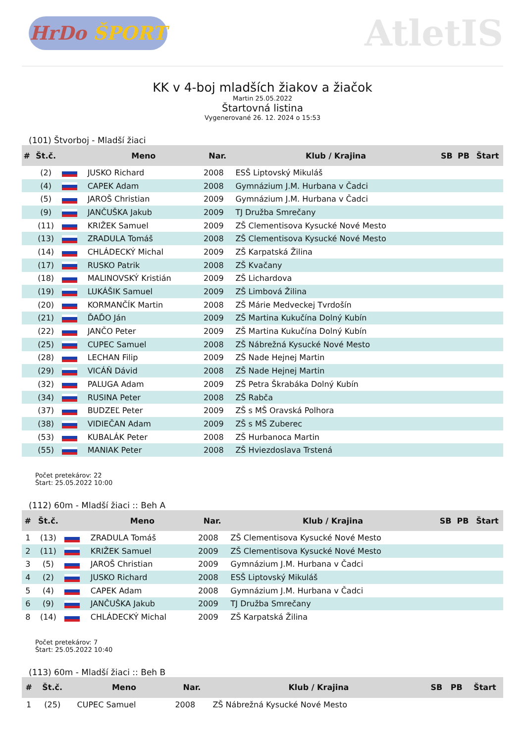HrDo ŠPORT
AtletIS
KK v 4-boj mladších žiakov a žiačok
Martin 25.05.2022
Štartovná listina
Vygenerované 26. 12. 2024 o 15:53
(101) Štvorboj - Mladší žiaci
| # | Št.č. | | Meno | Nar. | Klub / Krajina | SB | PB | Štart |
| --- | --- | --- | --- | --- | --- | --- | --- | --- |
| | (2) | | JUSKO Richard | 2008 | ESŠ Liptovský Mikuláš | | | |
| | (4) | | CAPEK Adam | 2008 | Gymnázium J.M. Hurbana v Čadci | | | |
| | (5) | | JAROŠ Christian | 2009 | Gymnázium J.M. Hurbana v Čadci | | | |
| | (9) | | JANČUŠKA Jakub | 2009 | TJ Družba Smrečany | | | |
| | (11) | | KRIŽEK Samuel | 2009 | ZŠ Clementisova Kysucké Nové Mesto | | | |
| | (13) | | ZRADULA Tomáš | 2008 | ZŠ Clementisova Kysucké Nové Mesto | | | |
| | (14) | | CHLÁDECKÝ Michal | 2009 | ZŠ Karpatská Žilina | | | |
| | (17) | | RUSKO Patrik | 2008 | ZŠ Kvačany | | | |
| | (18) | | MALINOVSKÝ Kristián | 2009 | ZŠ Lichardova | | | |
| | (19) | | LUKÁŠIK Samuel | 2009 | ZŠ Limbová Žilina | | | |
| | (20) | | KORMANČÍK Martin | 2008 | ZŠ Márie Medveckej Tvrdošín | | | |
| | (21) | | ĎAĎO Ján | 2009 | ZŠ Martina Kukučína Dolný Kubín | | | |
| | (22) | | JANČO Peter | 2009 | ZŠ Martina Kukučína Dolný Kubín | | | |
| | (25) | | CUPEC Samuel | 2008 | ZŠ Nábrežná Kysucké Nové Mesto | | | |
| | (28) | | LECHAN Filip | 2009 | ZŠ Nade Hejnej Martin | | | |
| | (29) | | VICÁŇ Dávid | 2008 | ZŠ Nade Hejnej Martin | | | |
| | (32) | | PALUGA Adam | 2009 | ZŠ Petra Škrabáka Dolný Kubín | | | |
| | (34) | | RUSINA Peter | 2008 | ZŠ Rabča | | | |
| | (37) | | BUDZEĽ Peter | 2009 | ZŠ s MŠ Oravská Polhora | | | |
| | (38) | | VIDIEČAN Adam | 2009 | ZŠ s MŠ Zuberec | | | |
| | (53) | | KUBALÁK Peter | 2008 | ZŠ Hurbanoca Martin | | | |
| | (55) | | MANIAK Peter | 2008 | ZŠ Hviezdoslava Trstená | | | |
Počet pretekárov: 22
Štart: 25.05.2022 10:00
(112) 60m - Mladší žiaci :: Beh A
| # | Št.č. | | Meno | Nar. | Klub / Krajina | SB | PB | Štart |
| --- | --- | --- | --- | --- | --- | --- | --- | --- |
| 1 | (13) | | ZRADULA Tomáš | 2008 | ZŠ Clementisova Kysucké Nové Mesto | | | |
| 2 | (11) | | KRIŽEK Samuel | 2009 | ZŠ Clementisova Kysucké Nové Mesto | | | |
| 3 | (5) | | JAROŠ Christian | 2009 | Gymnázium J.M. Hurbana v Čadci | | | |
| 4 | (2) | | JUSKO Richard | 2008 | ESŠ Liptovský Mikuláš | | | |
| 5 | (4) | | CAPEK Adam | 2008 | Gymnázium J.M. Hurbana v Čadci | | | |
| 6 | (9) | | JANČUŠKA Jakub | 2009 | TJ Družba Smrečany | | | |
| 8 | (14) | | CHLÁDECKÝ Michal | 2009 | ZŠ Karpatská Žilina | | | |
Počet pretekárov: 7
Štart: 25.05.2022 10:40
(113) 60m - Mladší žiaci :: Beh B
| # | Št.č. | | Meno | Nar. | Klub / Krajina | SB | PB | Štart |
| --- | --- | --- | --- | --- | --- | --- | --- | --- |
| 1 | (25) | | CUPEC Samuel | 2008 | ZŠ Nábrežná Kysucké Nové Mesto | | | |